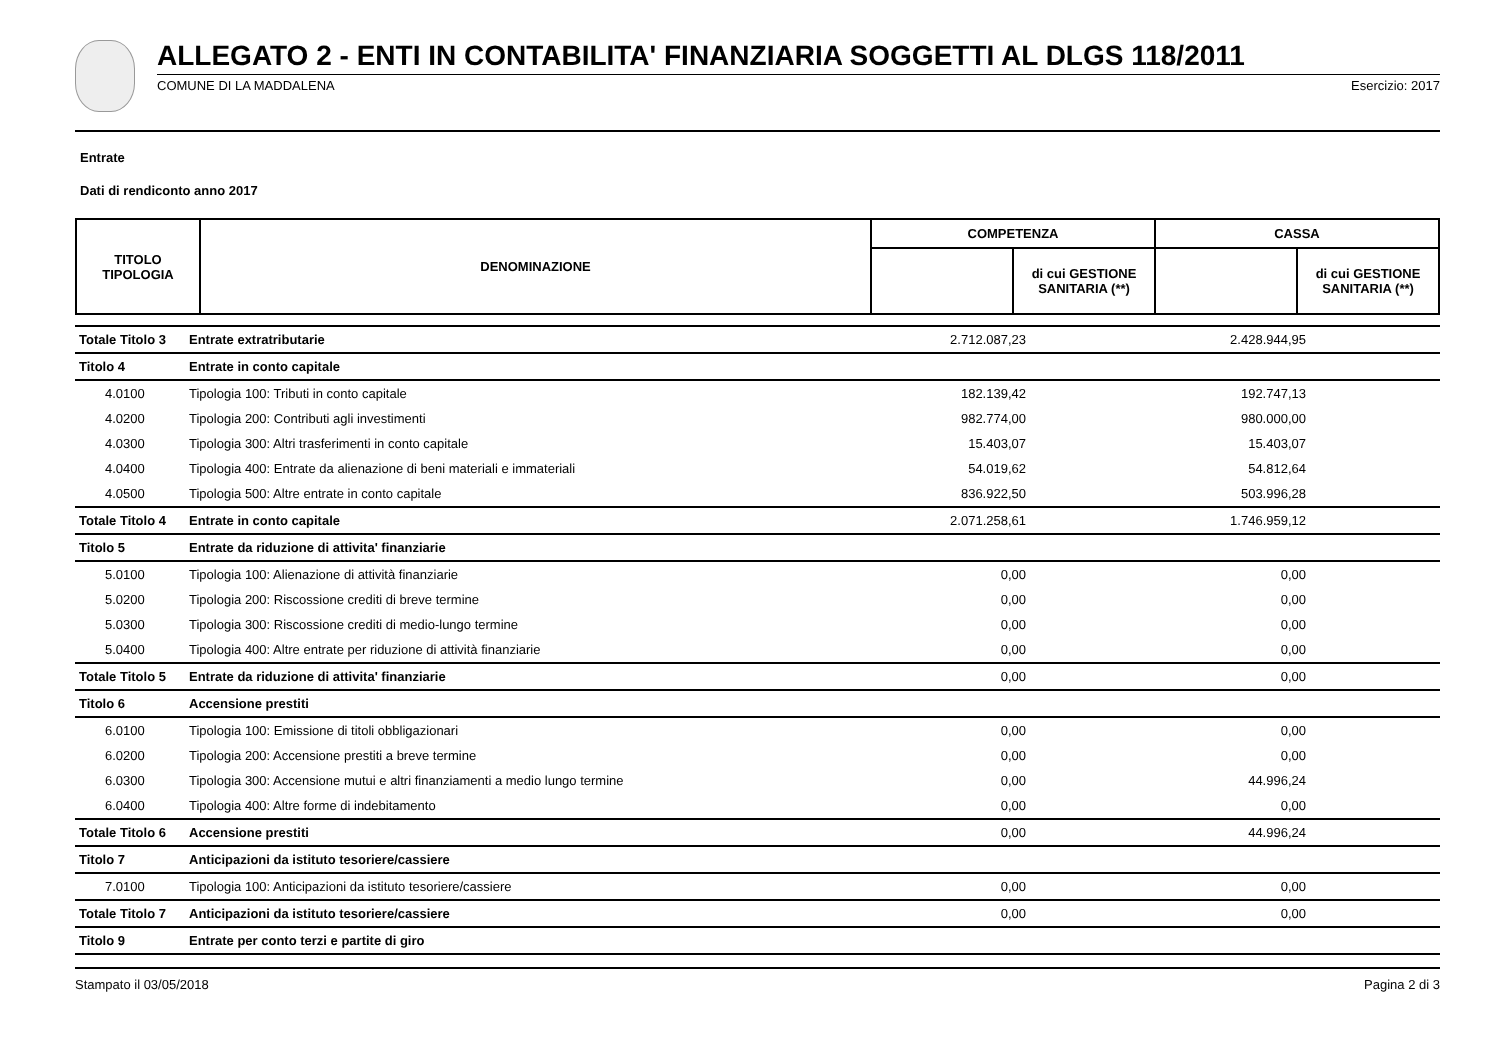ALLEGATO 2 - ENTI IN CONTABILITA' FINANZIARIA SOGGETTI AL DLGS 118/2011
COMUNE DI LA MADDALENA Esercizio: 2017
Entrate
Dati di rendiconto anno 2017
| TITOLO TIPOLOGIA | DENOMINAZIONE | COMPETENZA | | CASSA | |
| --- | --- | --- | --- | --- | --- |
| | | | di cui GESTIONE SANITARIA (**) | | di cui GESTIONE SANITARIA (**) |
| Totale Titolo 3 | Entrate extratributarie | 2.712.087,23 | | 2.428.944,95 | |
| Titolo 4 | Entrate in conto capitale | | | | |
| 4.0100 | Tipologia 100: Tributi in conto capitale | 182.139,42 | | 192.747,13 | |
| 4.0200 | Tipologia 200: Contributi agli investimenti | 982.774,00 | | 980.000,00 | |
| 4.0300 | Tipologia 300: Altri trasferimenti in conto capitale | 15.403,07 | | 15.403,07 | |
| 4.0400 | Tipologia 400: Entrate da alienazione di beni materiali e immateriali | 54.019,62 | | 54.812,64 | |
| 4.0500 | Tipologia 500: Altre entrate in conto capitale | 836.922,50 | | 503.996,28 | |
| Totale Titolo 4 | Entrate in conto capitale | 2.071.258,61 | | 1.746.959,12 | |
| Titolo 5 | Entrate da riduzione di attivita' finanziarie | | | | |
| 5.0100 | Tipologia 100: Alienazione di attività finanziarie | 0,00 | | 0,00 | |
| 5.0200 | Tipologia 200: Riscossione crediti di breve termine | 0,00 | | 0,00 | |
| 5.0300 | Tipologia 300: Riscossione crediti di medio-lungo termine | 0,00 | | 0,00 | |
| 5.0400 | Tipologia 400: Altre entrate per riduzione di attività finanziarie | 0,00 | | 0,00 | |
| Totale Titolo 5 | Entrate da riduzione di attivita' finanziarie | 0,00 | | 0,00 | |
| Titolo 6 | Accensione prestiti | | | | |
| 6.0100 | Tipologia 100: Emissione di titoli obbligazionari | 0,00 | | 0,00 | |
| 6.0200 | Tipologia 200: Accensione prestiti a breve termine | 0,00 | | 0,00 | |
| 6.0300 | Tipologia 300: Accensione mutui e altri finanziamenti a medio lungo termine | 0,00 | | 44.996,24 | |
| 6.0400 | Tipologia 400: Altre forme di indebitamento | 0,00 | | 0,00 | |
| Totale Titolo 6 | Accensione prestiti | 0,00 | | 44.996,24 | |
| Titolo 7 | Anticipazioni da istituto tesoriere/cassiere | | | | |
| 7.0100 | Tipologia 100: Anticipazioni da istituto tesoriere/cassiere | 0,00 | | 0,00 | |
| Totale Titolo 7 | Anticipazioni da istituto tesoriere/cassiere | 0,00 | | 0,00 | |
| Titolo 9 | Entrate per conto terzi e partite di giro | | | | |
Stampato il 03/05/2018 Pagina 2 di 3